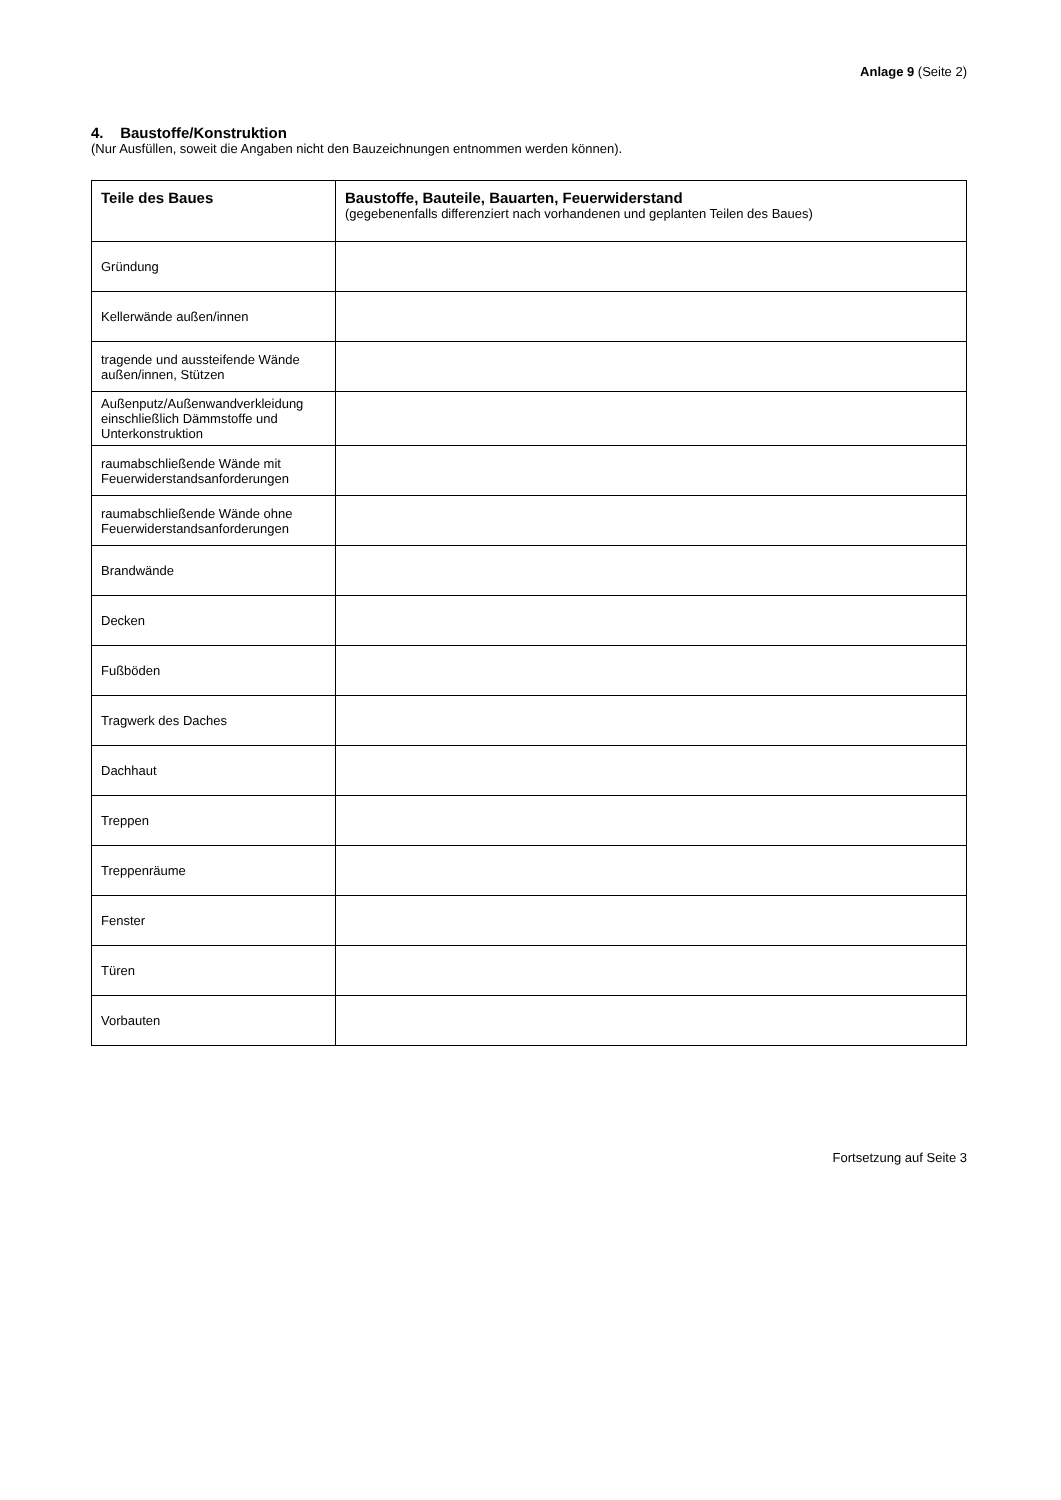Anlage 9 (Seite 2)
4. Baustoffe/Konstruktion
(Nur Ausfüllen, soweit die Angaben nicht den Bauzeichnungen entnommen werden können).
| Teile des Baues | Baustoffe, Bauteile, Bauarten, Feuerwiderstand (gegebenenfalls differenziert nach vorhandenen und geplanten Teilen des Baues) |
| --- | --- |
| Gründung | |
| Kellerwände außen/innen | |
| tragende und aussteifende Wände außen/innen, Stützen | |
| Außenputz/Außenwandverkleidung einschließlich Dämmstoffe und Unterkonstruktion | |
| raumabschließende Wände mit Feuerwiderstandsanforderungen | |
| raumabschließende Wände ohne Feuerwiderstandsanforderungen | |
| Brandwände | |
| Decken | |
| Fußböden | |
| Tragwerk des Daches | |
| Dachhaut | |
| Treppen | |
| Treppenräume | |
| Fenster | |
| Türen | |
| Vorbauten | |
Fortsetzung auf Seite 3